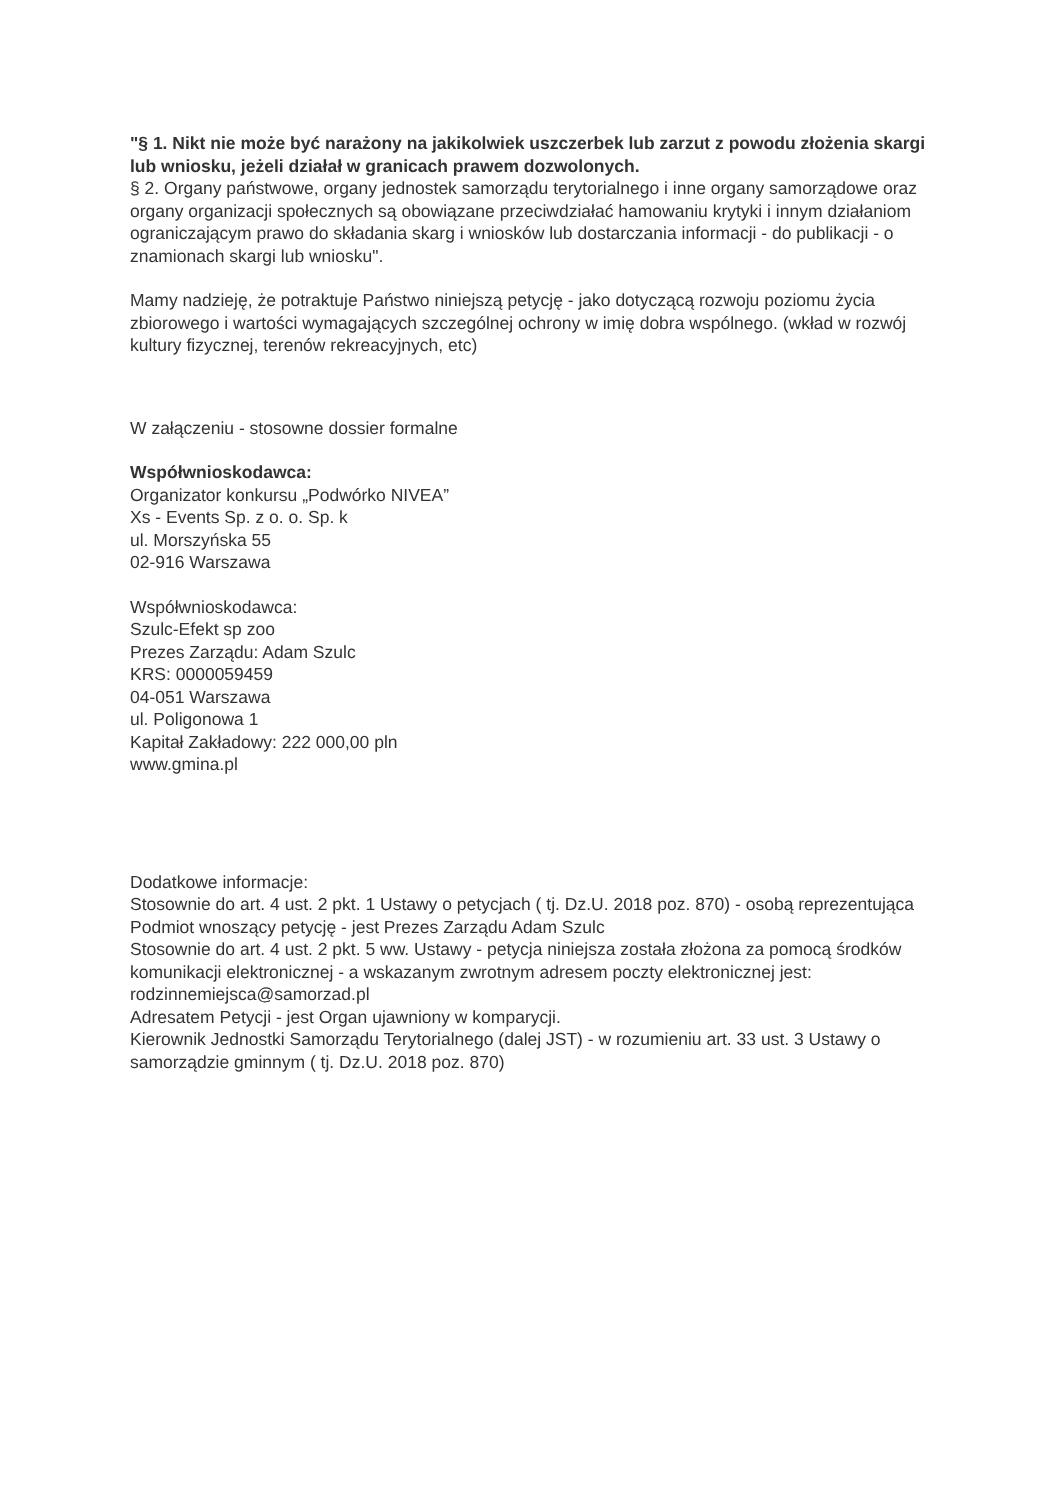"§ 1. Nikt nie może być narażony na jakikolwiek uszczerbek lub zarzut z powodu złożenia skargi lub wniosku, jeżeli działał w granicach prawem dozwolonych.
§ 2. Organy państwowe, organy jednostek samorządu terytorialnego i inne organy samorządowe oraz organy organizacji społecznych są obowiązane przeciwdziałać hamowaniu krytyki i innym działaniom ograniczającym prawo do składania skarg i wniosków lub dostarczania informacji - do publikacji - o znamionach skargi lub wniosku".
Mamy nadzieję, że potraktuje Państwo niniejszą petycję - jako dotyczącą rozwoju poziomu życia zbiorowego i wartości wymagających szczególnej ochrony w imię dobra wspólnego. (wkład w rozwój kultury fizycznej, terenów rekreacyjnych, etc)
W załączeniu - stosowne dossier formalne
Współwnioskodawca:
Organizator konkursu „Podwórko NIVEA”
Xs - Events Sp. z o. o. Sp. k
ul. Morszyńska 55
02-916 Warszawa
Współwnioskodawca:
Szulc-Efekt sp zoo
Prezes Zarządu: Adam Szulc
KRS: 0000059459
04-051 Warszawa
ul. Poligonowa 1
Kapitał Zakładowy: 222 000,00 pln
www.gmina.pl
Dodatkowe informacje:
Stosownie do art. 4 ust. 2 pkt. 1 Ustawy o petycjach ( tj. Dz.U. 2018 poz. 870) - osobą reprezentująca Podmiot wnoszący petycję - jest Prezes Zarządu Adam Szulc
Stosownie do art. 4 ust. 2 pkt. 5 ww. Ustawy - petycja niniejsza została złożona za pomocą środków komunikacji elektronicznej - a wskazanym zwrotnym adresem poczty elektronicznej jest: rodzinnemiejsca@samorzad.pl
Adresatem Petycji - jest Organ ujawniony w komparycji.
Kierownik Jednostki Samorządu Terytorialnego (dalej JST) - w rozumieniu art. 33 ust. 3 Ustawy o samorządzie gminnym ( tj. Dz.U. 2018 poz. 870)